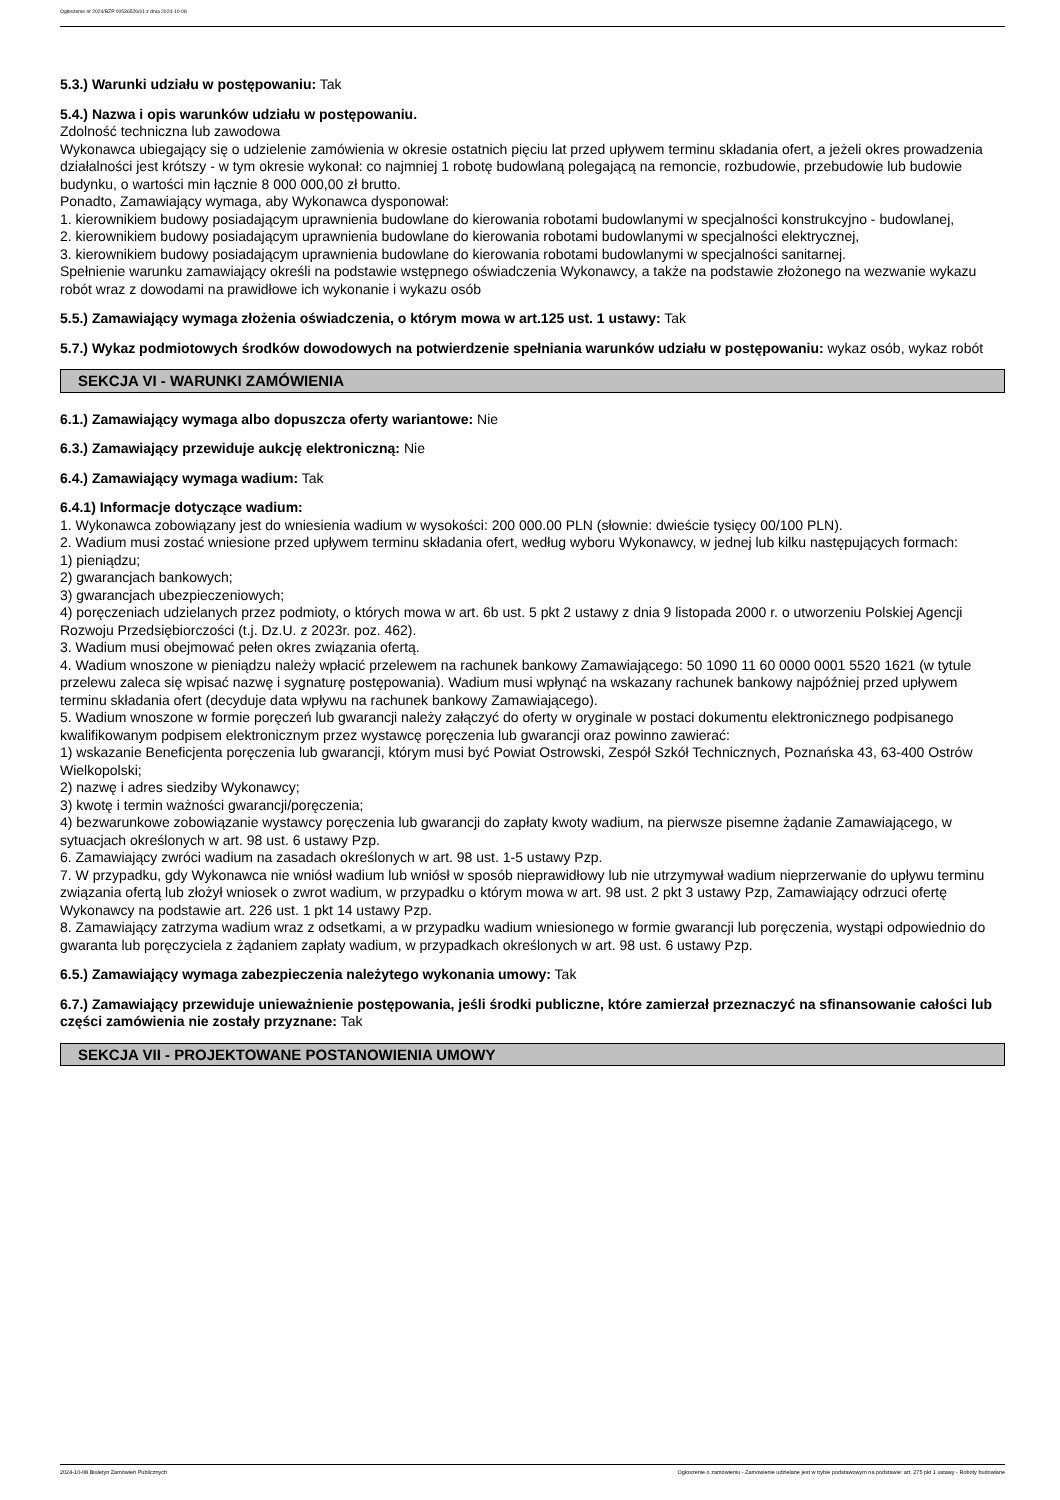Ogłoszenie nr 2024/BZP 00536526/01 z dnia 2024-10-08
5.3.) Warunki udziału w postępowaniu: Tak
5.4.) Nazwa i opis warunków udziału w postępowaniu.
Zdolność techniczna lub zawodowa
Wykonawca ubiegający się o udzielenie zamówienia w okresie ostatnich pięciu lat przed upływem terminu składania ofert, a jeżeli okres prowadzenia działalności jest krótszy - w tym okresie wykonał: co najmniej 1 robotę budowlaną polegającą na remoncie, rozbudowie, przebudowie lub budowie budynku, o wartości min łącznie 8 000 000,00 zł brutto.
Ponadto, Zamawiający wymaga, aby Wykonawca dysponował:
1. kierownikiem budowy posiadającym uprawnienia budowlane do kierowania robotami budowlanymi w specjalności konstrukcyjno - budowlanej,
2. kierownikiem budowy posiadającym uprawnienia budowlane do kierowania robotami budowlanymi w specjalności elektrycznej,
3. kierownikiem budowy posiadającym uprawnienia budowlane do kierowania robotami budowlanymi w specjalności sanitarnej.
Spełnienie warunku zamawiający określi na podstawie wstępnego oświadczenia Wykonawcy, a także na podstawie złożonego na wezwanie wykazu robót wraz z dowodami na prawidłowe ich wykonanie i wykazu osób
5.5.) Zamawiający wymaga złożenia oświadczenia, o którym mowa w art.125 ust. 1 ustawy: Tak
5.7.) Wykaz podmiotowych środków dowodowych na potwierdzenie spełniania warunków udziału w postępowaniu: wykaz osób, wykaz robót
SEKCJA VI - WARUNKI ZAMÓWIENIA
6.1.) Zamawiający wymaga albo dopuszcza oferty wariantowe: Nie
6.3.) Zamawiający przewiduje aukcję elektroniczną: Nie
6.4.) Zamawiający wymaga wadium: Tak
6.4.1) Informacje dotyczące wadium:
1. Wykonawca zobowiązany jest do wniesienia wadium w wysokości: 200 000.00 PLN (słownie: dwieście tysięcy 00/100 PLN).
2. Wadium musi zostać wniesione przed upływem terminu składania ofert, według wyboru Wykonawcy, w jednej lub kilku następujących formach:
1) pieniądzu;
2) gwarancjach bankowych;
3) gwarancjach ubezpieczeniowych;
4) poręczeniach udzielanych przez podmioty, o których mowa w art. 6b ust. 5 pkt 2 ustawy z dnia 9 listopada 2000 r. o utworzeniu Polskiej Agencji Rozwoju Przedsiębiorczości (t.j. Dz.U. z 2023r. poz. 462).
3. Wadium musi obejmować pełen okres związania ofertą.
4. Wadium wnoszone w pieniądzu należy wpłacić przelewem na rachunek bankowy Zamawiającego: 50 1090 11 60 0000 0001 5520 1621 (w tytule przelewu zaleca się wpisać nazwę i sygnaturę postępowania). Wadium musi wpłynąć na wskazany rachunek bankowy najpóźniej przed upływem terminu składania ofert (decyduje data wpływu na rachunek bankowy Zamawiającego).
5. Wadium wnoszone w formie poręczeń lub gwarancji należy załączyć do oferty w oryginale w postaci dokumentu elektronicznego podpisanego kwalifikowanym podpisem elektronicznym przez wystawcę poręczenia lub gwarancji oraz powinno zawierać:
1) wskazanie Beneficjenta poręczenia lub gwarancji, którym musi być Powiat Ostrowski, Zespół Szkół Technicznych, Poznańska 43, 63-400 Ostrów Wielkopolski;
2) nazwę i adres siedziby Wykonawcy;
3) kwotę i termin ważności gwarancji/poręczenia;
4) bezwarunkowe zobowiązanie wystawcy poręczenia lub gwarancji do zapłaty kwoty wadium, na pierwsze pisemne żądanie Zamawiającego, w sytuacjach określonych w art. 98 ust. 6 ustawy Pzp.
6. Zamawiający zwróci wadium na zasadach określonych w art. 98 ust. 1-5 ustawy Pzp.
7. W przypadku, gdy Wykonawca nie wniósł wadium lub wniósł w sposób nieprawidłowy lub nie utrzymywał wadium nieprzerwanie do upływu terminu związania ofertą lub złożył wniosek o zwrot wadium, w przypadku o którym mowa w art. 98 ust. 2 pkt 3 ustawy Pzp, Zamawiający odrzuci ofertę Wykonawcy na podstawie art. 226 ust. 1 pkt 14 ustawy Pzp.
8. Zamawiający zatrzyma wadium wraz z odsetkami, a w przypadku wadium wniesionego w formie gwarancji lub poręczenia, wystąpi odpowiednio do gwaranta lub poręczyciela z żądaniem zapłaty wadium, w przypadkach określonych w art. 98 ust. 6 ustawy Pzp.
6.5.) Zamawiający wymaga zabezpieczenia należytego wykonania umowy: Tak
6.7.) Zamawiający przewiduje unieważnienie postępowania, jeśli środki publiczne, które zamierzał przeznaczyć na sfinansowanie całości lub części zamówienia nie zostały przyznane: Tak
SEKCJA VII - PROJEKTOWANE POSTANOWIENIA UMOWY
2024-10-08 Biuletyn Zamówień Publicznych Ogłoszenie o zamówieniu - Zamówienie udzielane jest w trybie podstawowym na podstawie: art. 275 pkt 1 ustawy - Roboty budowlane